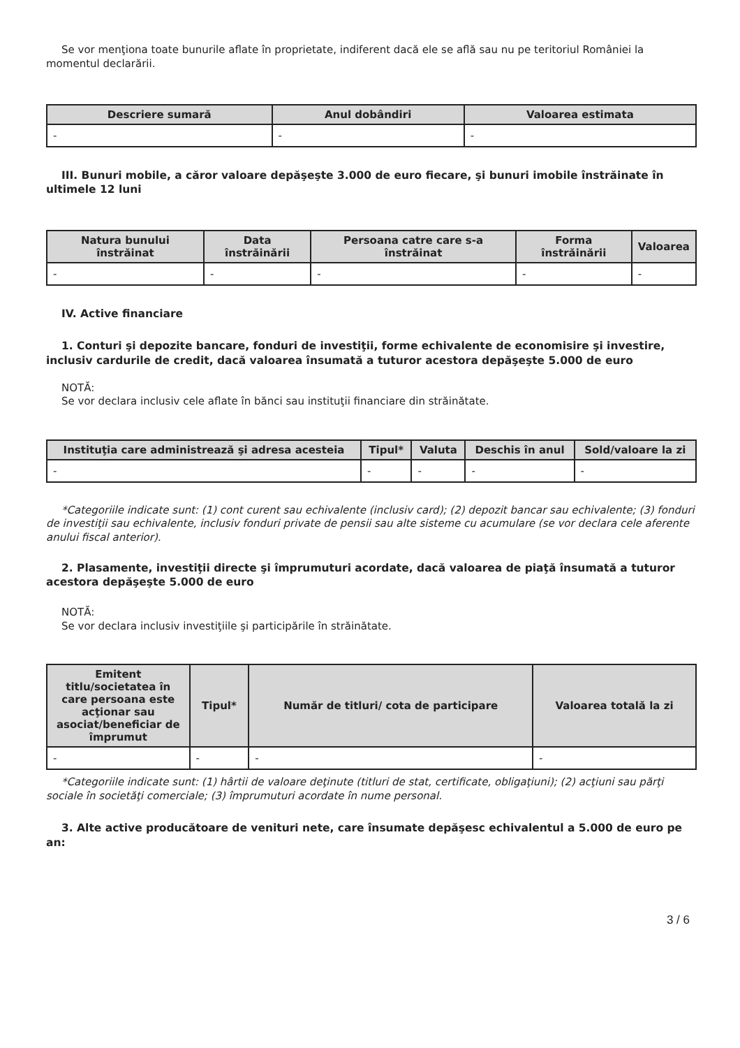Se vor menţiona toate bunurile aflate în proprietate, indiferent dacă ele se află sau nu pe teritoriul României la momentul declarării.
| Descriere sumară | Anul dobândiri | Valoarea estimata |
| --- | --- | --- |
| - | - | - |
III. Bunuri mobile, a căror valoare depăşeşte 3.000 de euro fiecare, şi bunuri imobile înstrăinate în ultimele 12 luni
| Natura bunului înstrăinat | Data înstrăinării | Persoana catre care s-a înstrăinat | Forma înstrăinării | Valoarea |
| --- | --- | --- | --- | --- |
| - | - | - | - | - |
IV. Active financiare
1. Conturi şi depozite bancare, fonduri de investiţii, forme echivalente de economisire şi investire, inclusiv cardurile de credit, dacă valoarea însumată a tuturor acestora depăşeşte 5.000 de euro
NOTĂ:
Se vor declara inclusiv cele aflate în bănci sau instituţii financiare din străinătate.
| Instituţia care administrează şi adresa acesteia | Tipul* | Valuta | Deschis în anul | Sold/valoare la zi |
| --- | --- | --- | --- | --- |
| - | - | - | - | - |
*Categoriile indicate sunt: (1) cont curent sau echivalente (inclusiv card); (2) depozit bancar sau echivalente; (3) fonduri de investiţii sau echivalente, inclusiv fonduri private de pensii sau alte sisteme cu acumulare (se vor declara cele aferente anului fiscal anterior).
2. Plasamente, investiţii directe şi împrumuturi acordate, dacă valoarea de piaţă însumată a tuturor acestora depăşeşte 5.000 de euro
NOTĂ:
Se vor declara inclusiv investiţiile şi participările în străinătate.
| Emitent titlu/societatea în care persoana este acţionar sau asociat/beneficiar de împrumut | Tipul* | Număr de titluri/ cota de participare | Valoarea totală la zi |
| --- | --- | --- | --- |
| - | - | - | - |
*Categoriile indicate sunt: (1) hârtii de valoare deţinute (titluri de stat, certificate, obligaţiuni); (2) acţiuni sau părţi sociale în societăţi comerciale; (3) împrumuturi acordate în nume personal.
3. Alte active producătoare de venituri nete, care însumate depăşesc echivalentul a 5.000 de euro pe an:
3 / 6